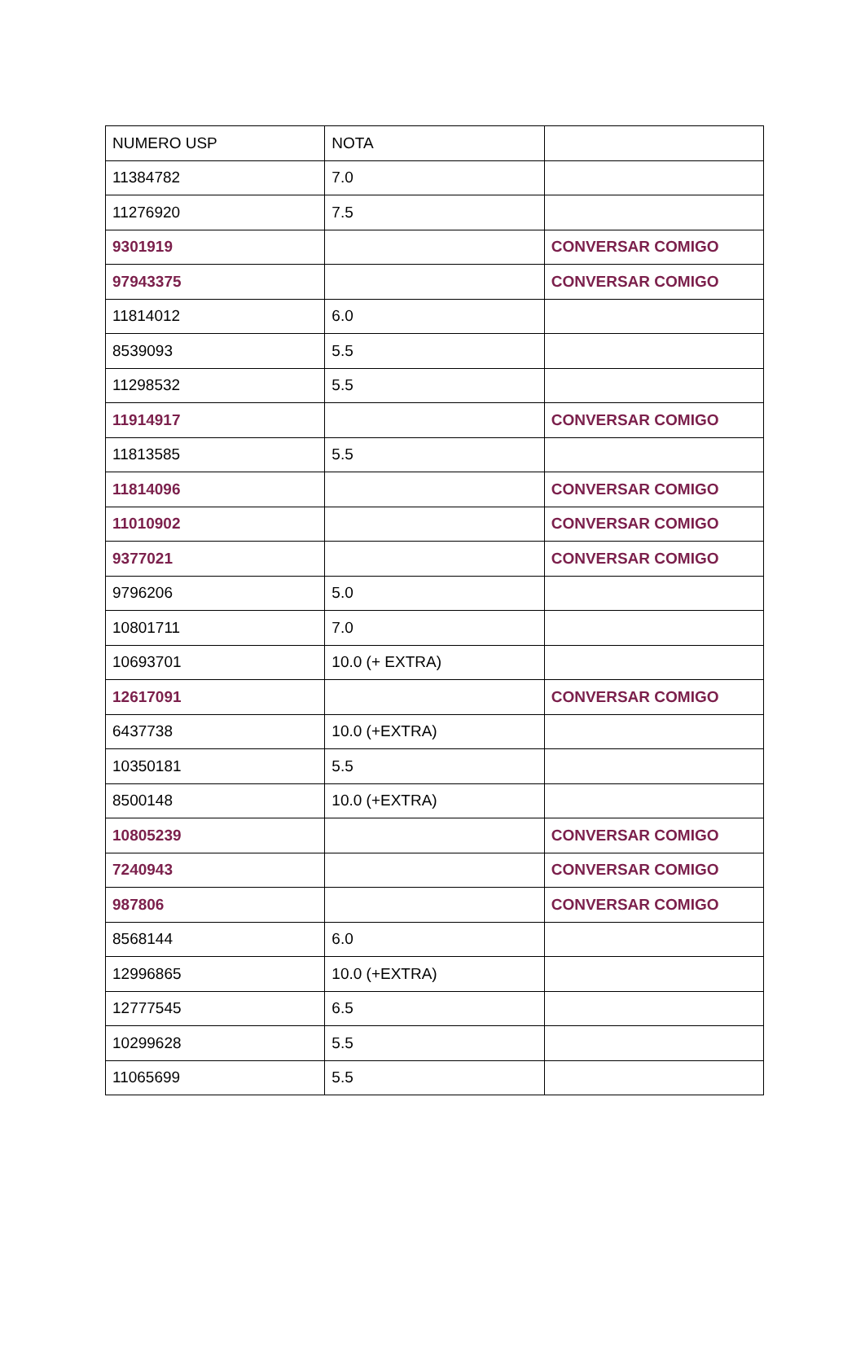| NUMERO USP | NOTA | |
| --- | --- | --- |
| 11384782 | 7.0 | |
| 11276920 | 7.5 | |
| 9301919 | | CONVERSAR COMIGO |
| 97943375 | | CONVERSAR COMIGO |
| 11814012 | 6.0 | |
| 8539093 | 5.5 | |
| 11298532 | 5.5 | |
| 11914917 | | CONVERSAR COMIGO |
| 11813585 | 5.5 | |
| 11814096 | | CONVERSAR COMIGO |
| 11010902 | | CONVERSAR COMIGO |
| 9377021 | | CONVERSAR COMIGO |
| 9796206 | 5.0 | |
| 10801711 | 7.0 | |
| 10693701 | 10.0 (+ EXTRA) | |
| 12617091 | | CONVERSAR COMIGO |
| 6437738 | 10.0 (+EXTRA) | |
| 10350181 | 5.5 | |
| 8500148 | 10.0 (+EXTRA) | |
| 10805239 | | CONVERSAR COMIGO |
| 7240943 | | CONVERSAR COMIGO |
| 987806 | | CONVERSAR COMIGO |
| 8568144 | 6.0 | |
| 12996865 | 10.0 (+EXTRA) | |
| 12777545 | 6.5 | |
| 10299628 | 5.5 | |
| 11065699 | 5.5 | |